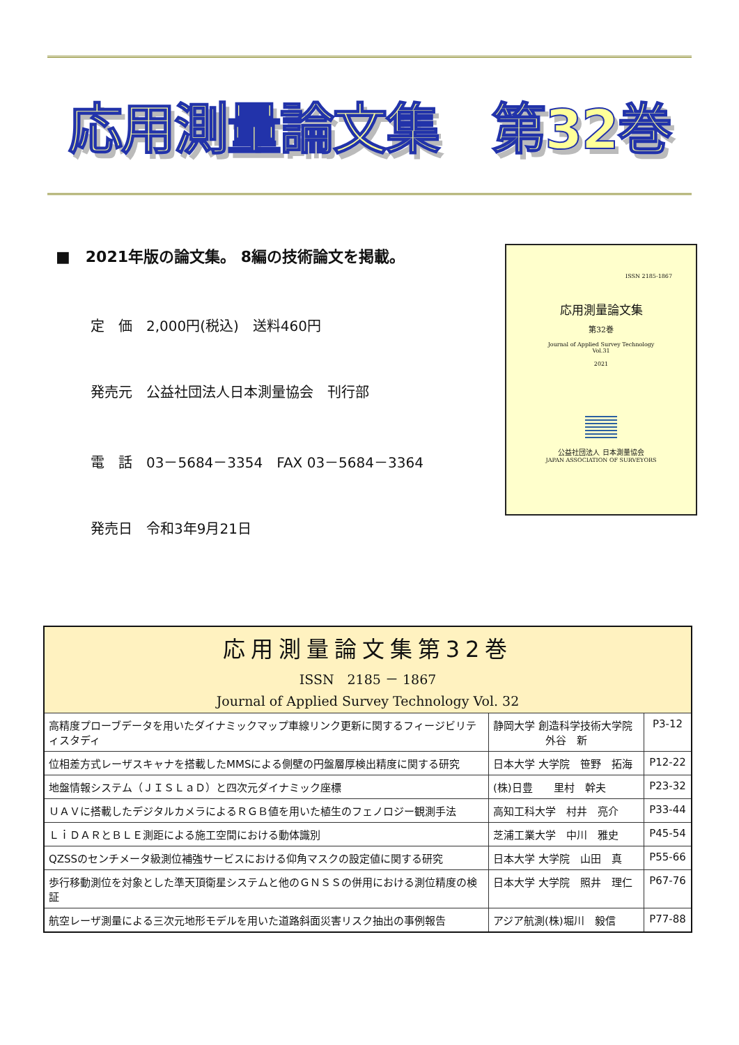応用測量論文集　第32巻
■　2021年版の論文集。 8編の技術論文を掲載。
定　価　2,000円(税込)　送料460円
発売元　公益社団法人日本測量協会　刊行部
電　話　03－5684－3354　FAX 03－5684－3364
発売日　令和3年9月21日
ISSN 2185-1867
応用測量論文集
第32巻
Journal of Applied Survey Technology
Vol.31
2021
公益社団法人 日本測量協会
JAPAN ASSOCIATION OF SURVEYORS
| 応用測量論文集第32巻 ISSN 2185 － 1867 Journal of Applied Survey Technology Vol. 32 | | |
| --- | --- | --- |
| 高精度プローブデータを用いたダイナミックマップ車線リンク更新に関するフィージビリティスタディ | 静岡大学 創造科学技術大学院 外谷 新 | P3-12 |
| 位相差方式レーザスキャナを搭載したMMSによる側壁の円盤層厚検出精度に関する研究 | 日本大学 大学院 笹野 拓海 | P12-22 |
| 地盤情報システム（ＪＩＳＬａＤ）と四次元ダイナミック座標 | (株)日豊 里村 幹夫 | P23-32 |
| ＵＡＶに搭載したデジタルカメラによるＲＧＢ値を用いた植生のフェノロジー観測手法 | 高知工科大学 村井 亮介 | P33-44 |
| ＬｉＤＡＲとＢＬＥ測距による施工空間における動体識別 | 芝浦工業大学 中川 雅史 | P45-54 |
| QZSSのセンチメータ級測位補強サービスにおける仰角マスクの設定値に関する研究 | 日本大学 大学院 山田 真 | P55-66 |
| 歩行移動測位を対象とした準天頂衛星システムと他のＧＮＳＳの併用における測位精度の検証 | 日本大学 大学院 照井 理仁 | P67-76 |
| 航空レーザ測量による三次元地形モデルを用いた道路斜面災害リスク抽出の事例報告 | アジア航測(株)堀川 毅信 | P77-88 |